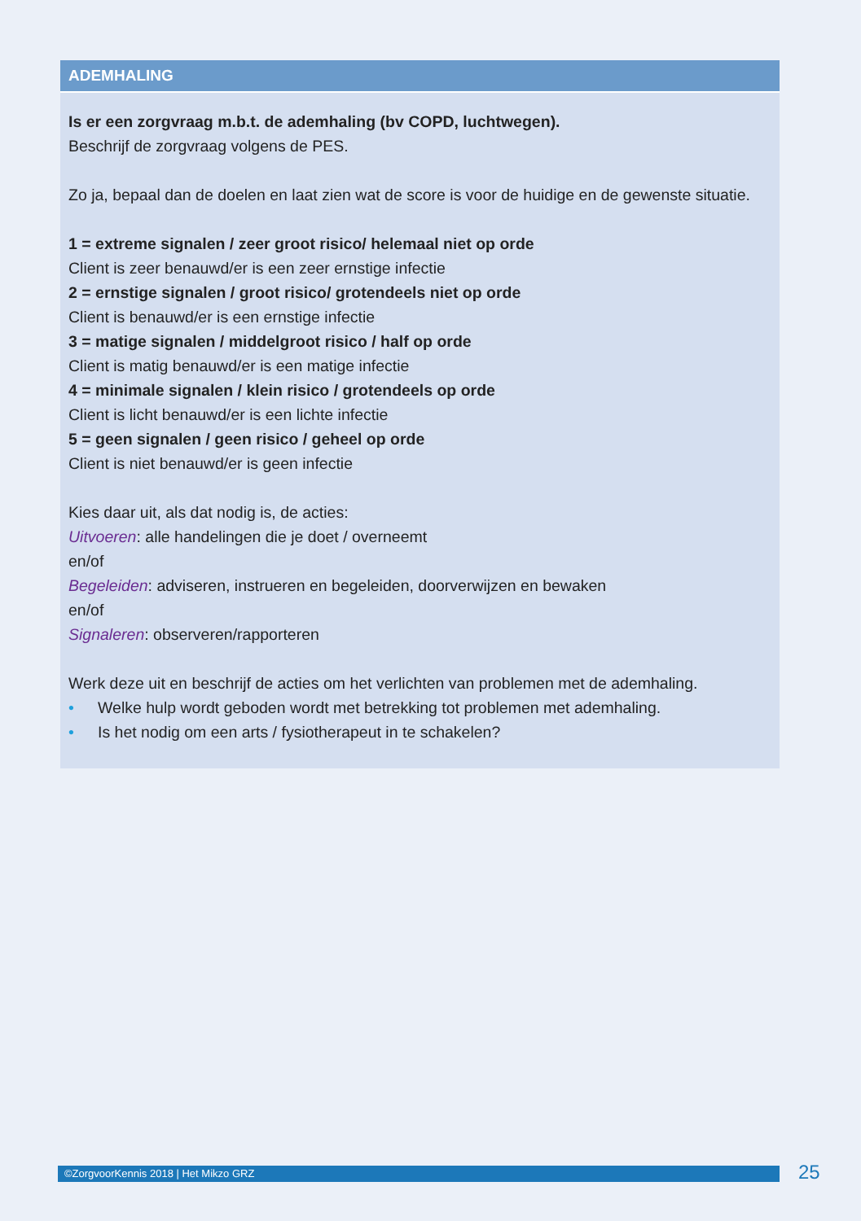ADEMHALING
Is er een zorgvraag m.b.t. de ademhaling (bv COPD, luchtwegen).
Beschrijf de zorgvraag volgens de PES.
Zo ja, bepaal dan de doelen en laat zien wat de score is voor de huidige en de gewenste situatie.
1 = extreme signalen / zeer groot risico/ helemaal niet op orde
Client is zeer benauwd/er is een zeer ernstige infectie
2 = ernstige signalen / groot risico/ grotendeels niet op orde
Client is benauwd/er is een ernstige infectie
3 = matige signalen / middelgroot risico / half op orde
Client is matig benauwd/er is een matige infectie
4 = minimale signalen / klein risico / grotendeels op orde
Client is licht benauwd/er is een lichte infectie
5 = geen signalen / geen risico / geheel op orde
Client is niet benauwd/er is geen infectie
Kies daar uit, als dat nodig is, de acties:
Uitvoeren: alle handelingen die je doet / overneemt
en/of
Begeleiden: adviseren, instrueren en begeleiden, doorverwijzen en bewaken
en/of
Signaleren: observeren/rapporteren
Werk deze uit en beschrijf de acties om het verlichten van problemen met de ademhaling.
• Welke hulp wordt geboden wordt met betrekking tot problemen met ademhaling.
• Is het nodig om een arts / fysiotherapeut in te schakelen?
©ZorgvoorKennis 2018 | Het Mikzo GRZ 25